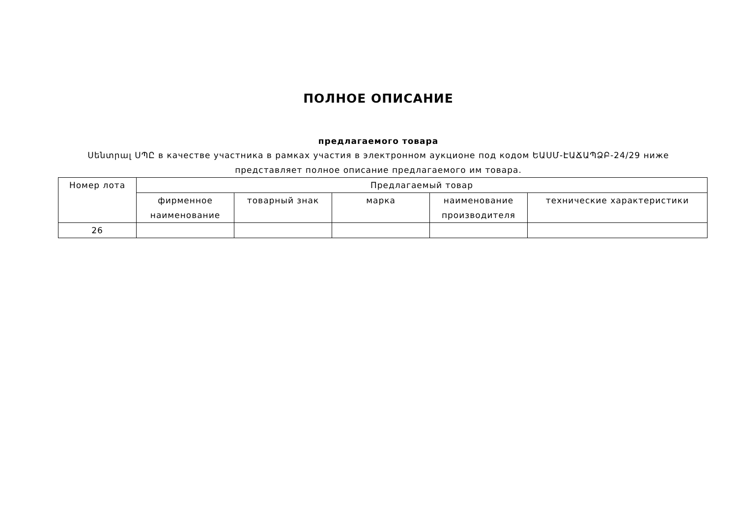ПОЛНОЕ ОПИСАНИЕ
предлагаемого товара
Սենտրալ ՍՊԸ в качестве участника в рамках участия в электронном аукционе под кодом ԵԱՍՄ-ԷԱՃԱՊՁԲ-24/29 ниже представляет полное описание предлагаемого им товара.
| Номер лота | Предлагаемый товар | | | | |
| --- | --- | --- | --- | --- | --- |
| | фирменное наименование | товарный знак | марка | наименование производителя | технические характеристики |
| 26 | | | | | |